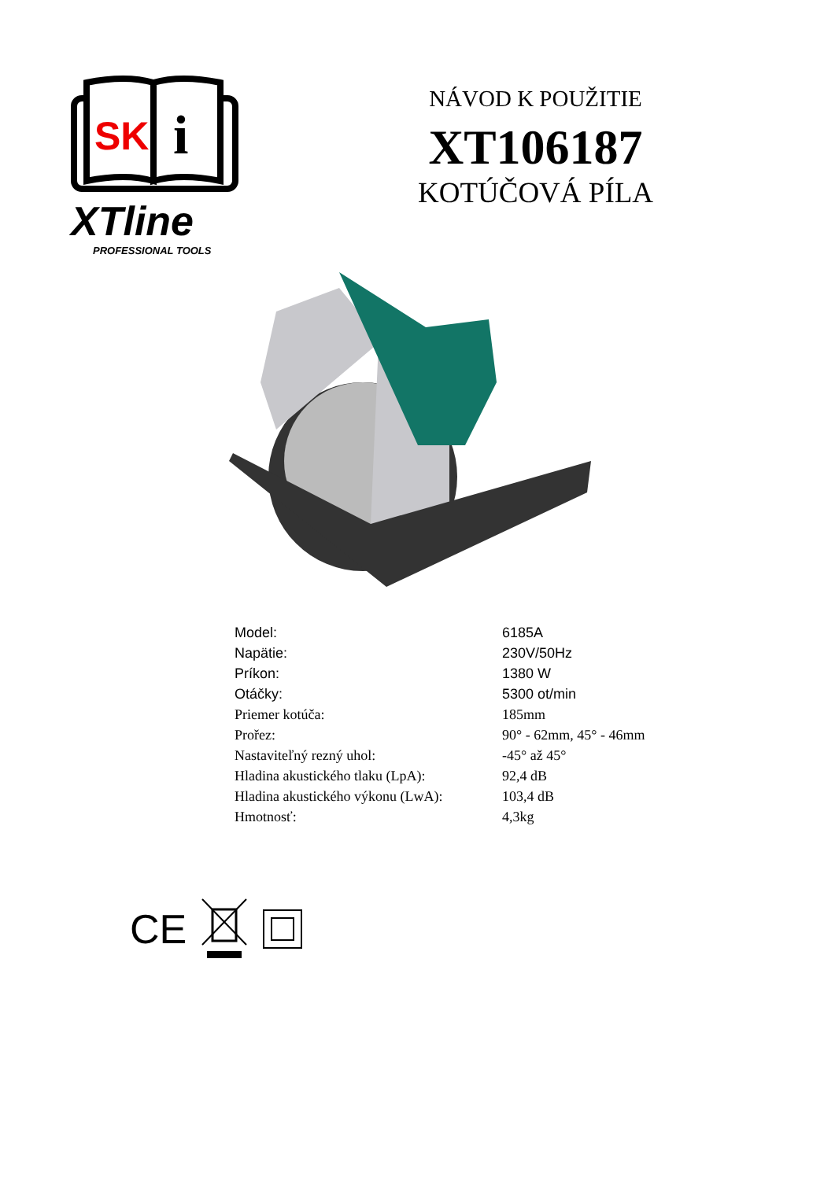SK
i
XTline
PROFESSIONAL TOOLS
NÁVOD K POUŽITIE
XT106187
KOTÚČOVÁ PÍLA
| Model: | 6185A |
| Napätie: | 230V/50Hz |
| Príkon: | 1380 W |
| Otáčky: | 5300 ot/min |
| Priemer kotúča: | 185mm |
| Prořez: | 90° - 62mm, 45° - 46mm |
| Nastaviteľný rezný uhol: | -45° až 45° |
| Hladina akustického tlaku (LpA): | 92,4 dB |
| Hladina akustického výkonu (LwA): | 103,4 dB |
| Hmotnosť: | 4,3kg |
CE